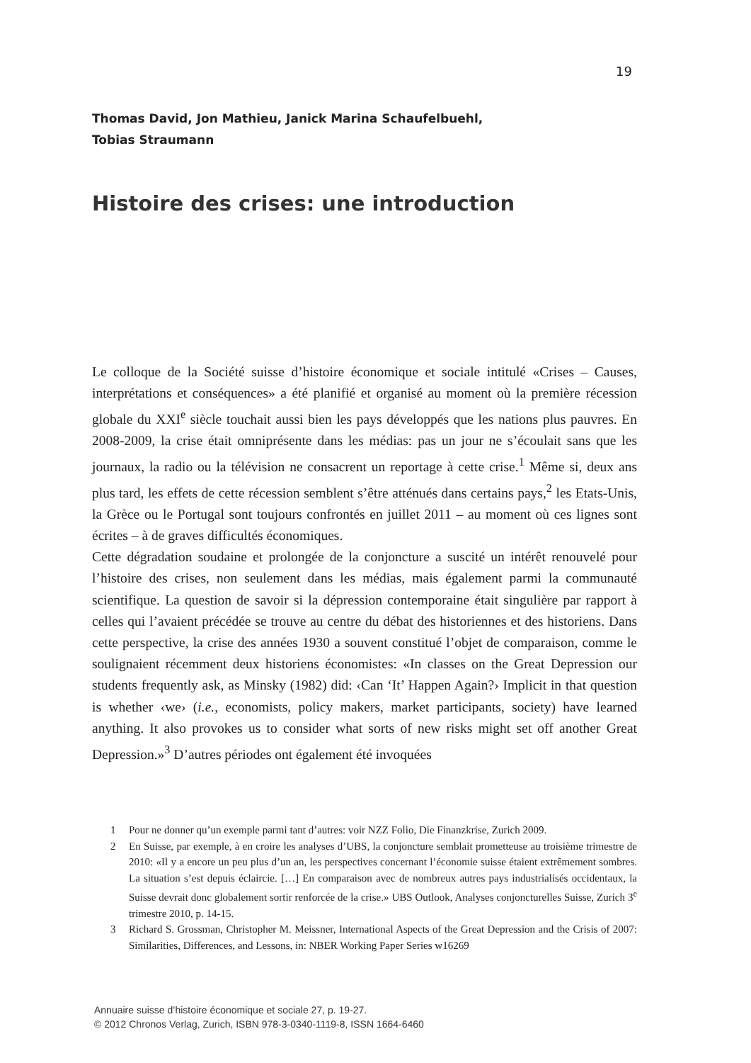19
Thomas David, Jon Mathieu, Janick Marina Schaufelbuehl,
Tobias Straumann
Histoire des crises: une introduction
Le colloque de la Société suisse d’histoire économique et sociale intitulé «Crises – Causes, interprétations et conséquences» a été planifié et organisé au moment où la première récession globale du XXI<sup>e</sup> siècle touchait aussi bien les pays développés que les nations plus pauvres. En 2008-2009, la crise était omniprésente dans les médias: pas un jour ne s’écoulait sans que les journaux, la radio ou la télévision ne consacrent un reportage à cette crise.<sup>1</sup> Même si, deux ans plus tard, les effets de cette récession semblent s’être atténués dans certains pays,<sup>2</sup> les Etats-Unis, la Grèce ou le Portugal sont toujours confrontés en juillet 2011 – au moment où ces lignes sont écrites – à de graves difficultés économiques.
Cette dégradation soudaine et prolongée de la conjoncture a suscité un intérêt renouvelé pour l’histoire des crises, non seulement dans les médias, mais également parmi la communauté scientifique. La question de savoir si la dépression contemporaine était singulière par rapport à celles qui l’avaient précédée se trouve au centre du débat des historiennes et des historiens. Dans cette perspective, la crise des années 1930 a souvent constitué l’objet de comparaison, comme le soulignaient récemment deux historiens économistes: «In classes on the Great Depression our students frequently ask, as Minsky (1982) did: ‹Can ‘It’ Happen Again?› Implicit in that question is whether ‹we› (i.e., economists, policy makers, market participants, society) have learned anything. It also provokes us to consider what sorts of new risks might set off another Great Depression.»<sup>3</sup> D’autres périodes ont également été invoquées
1 Pour ne donner qu’un exemple parmi tant d’autres: voir NZZ Folio, Die Finanzkrise, Zurich 2009.
2 En Suisse, par exemple, à en croire les analyses d’UBS, la conjoncture semblait prometteuse au troisième trimestre de 2010: «Il y a encore un peu plus d’un an, les perspectives concernant l’économie suisse étaient extrêmement sombres. La situation s’est depuis éclaircie. […] En comparaison avec de nombreux autres pays industrialisés occidentaux, la Suisse devrait donc globalement sortir renforcée de la crise.» UBS Outlook, Analyses conjoncturelles Suisse, Zurich 3<sup>e</sup> trimestre 2010, p. 14-15.
3 Richard S. Grossman, Christopher M. Meissner, International Aspects of the Great Depression and the Crisis of 2007: Similarities, Differences, and Lessons, in: NBER Working Paper Series w16269
Annuaire suisse d’histoire économique et sociale 27, p. 19-27.
© 2012 Chronos Verlag, Zurich, ISBN 978-3-0340-1119-8, ISSN 1664-6460